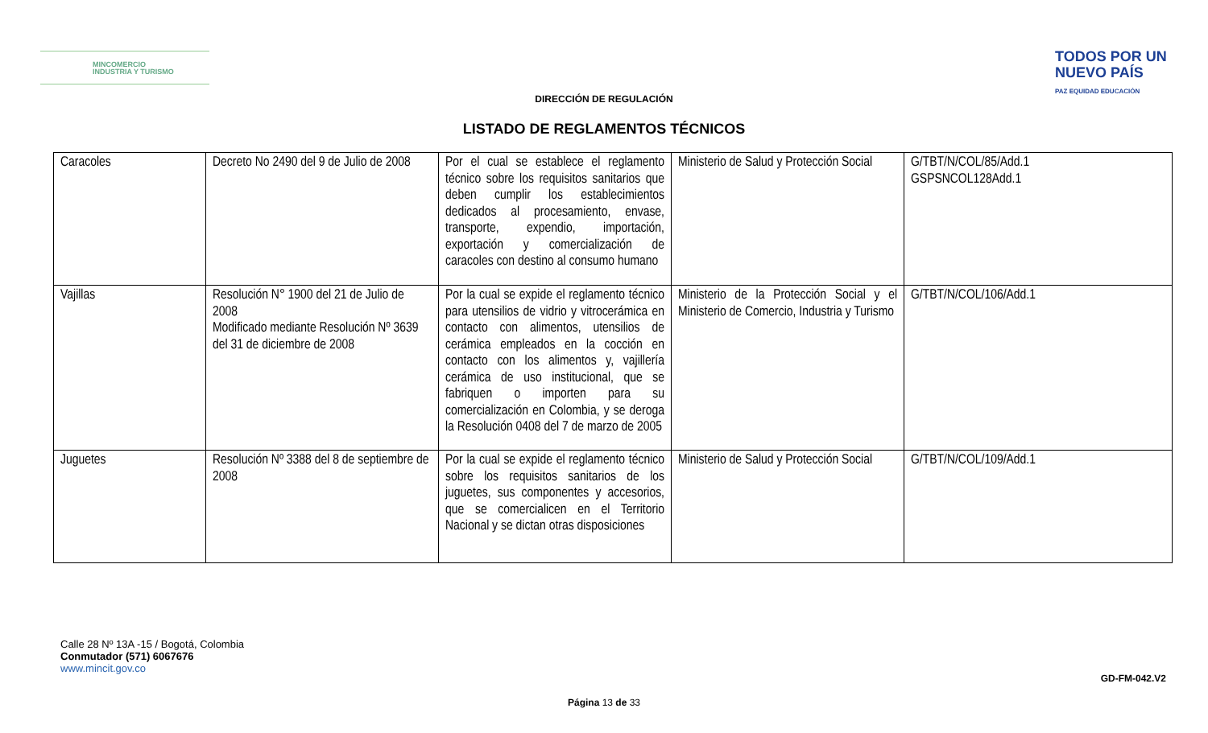MINCOMERCIO
INDUSTRIA Y TURISMO
TODOS POR UN
NUEVO PAÍS
PAZ EQUIDAD EDUCACIÓN
DIRECCIÓN DE REGULACIÓN
LISTADO DE REGLAMENTOS TÉCNICOS
| Caracoles | Decreto No 2490 del 9 de Julio de 2008 | Por el cual se establece el reglamento técnico sobre los requisitos sanitarios que deben cumplir los establecimientos dedicados al procesamiento, envase, transporte, expendio, importación, exportación y comercialización de caracoles con destino al consumo humano | Ministerio de Salud y Protección Social | G/TBT/N/COL/85/Add.1 GSPSNCOL128Add.1 |
| Vajillas | Resolución N° 1900 del 21 de Julio de 2008 Modificado mediante Resolución Nº 3639 del 31 de diciembre de 2008 | Por la cual se expide el reglamento técnico para utensilios de vidrio y vitrocerámica en contacto con alimentos, utensilios de cerámica empleados en la cocción en contacto con los alimentos y, vajillería cerámica de uso institucional, que se fabriquen o importen para su comercialización en Colombia, y se deroga la Resolución 0408 del 7 de marzo de 2005 | Ministerio de la Protección Social y el Ministerio de Comercio, Industria y Turismo | G/TBT/N/COL/106/Add.1 |
| Juguetes | Resolución Nº 3388 del 8 de septiembre de 2008 | Por la cual se expide el reglamento técnico sobre los requisitos sanitarios de los juguetes, sus componentes y accesorios, que se comercialicen en el Territorio Nacional y se dictan otras disposiciones | Ministerio de Salud y Protección Social | G/TBT/N/COL/109/Add.1 |
Calle 28 Nº 13A -15 / Bogotá, Colombia
Conmutador (571) 6067676
www.mincit.gov.co
GD-FM-042.V2
Página 13 de 33